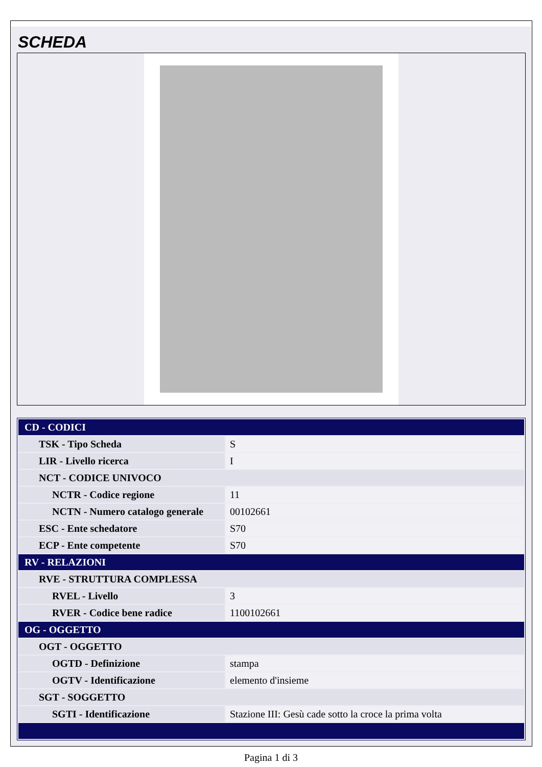SCHEDA
| CD - CODICI | |
| TSK - Tipo Scheda | S |
| LIR - Livello ricerca | I |
| NCT - CODICE UNIVOCO | |
| NCTR - Codice regione | 11 |
| NCTN - Numero catalogo generale | 00102661 |
| ESC - Ente schedatore | S70 |
| ECP - Ente competente | S70 |
| RV - RELAZIONI | |
| RVE - STRUTTURA COMPLESSA | |
| RVEL - Livello | 3 |
| RVER - Codice bene radice | 1100102661 |
| OG - OGGETTO | |
| OGT - OGGETTO | |
| OGTD - Definizione | stampa |
| OGTV - Identificazione | elemento d'insieme |
| SGT - SOGGETTO | |
| SGTI - Identificazione | Stazione III: Gesù cade sotto la croce la prima volta |
Pagina 1 di 3